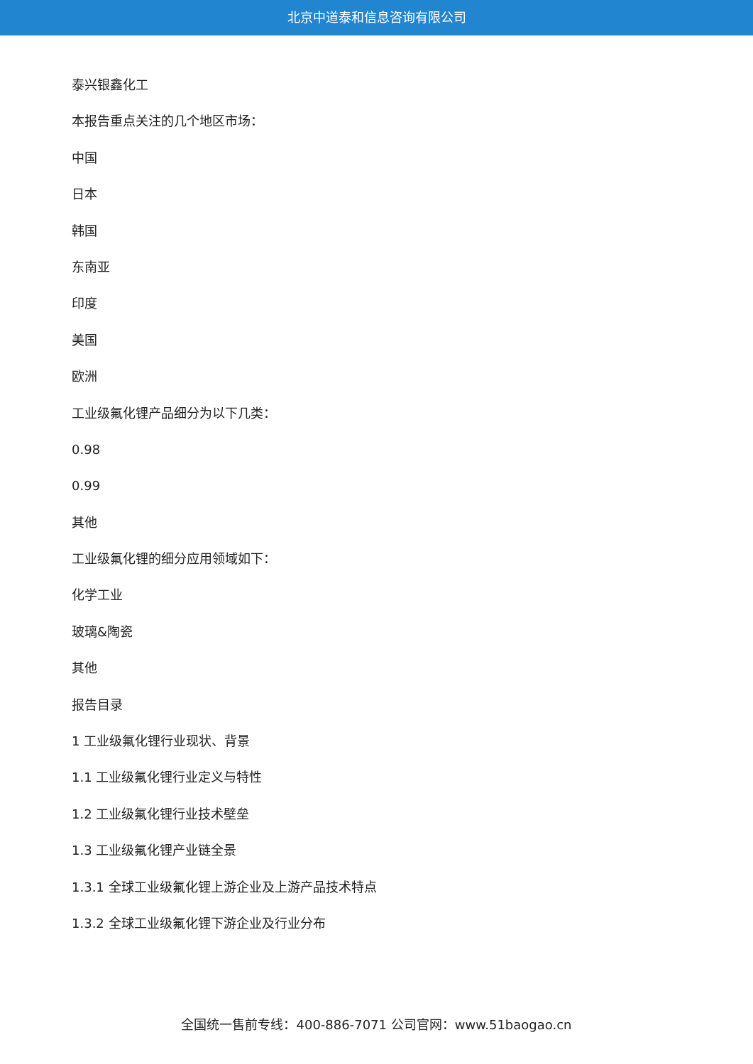北京中道泰和信息咨询有限公司
泰兴银鑫化工
本报告重点关注的几个地区市场：
中国
日本
韩国
东南亚
印度
美国
欧洲
工业级氟化锂产品细分为以下几类：
0.98
0.99
其他
工业级氟化锂的细分应用领域如下：
化学工业
玻璃&陶瓷
其他
报告目录
1 工业级氟化锂行业现状、背景
1.1 工业级氟化锂行业定义与特性
1.2 工业级氟化锂行业技术壁垒
1.3 工业级氟化锂产业链全景
1.3.1 全球工业级氟化锂上游企业及上游产品技术特点
1.3.2 全球工业级氟化锂下游企业及行业分布
全国统一售前专线：400-886-7071 公司官网：www.51baogao.cn